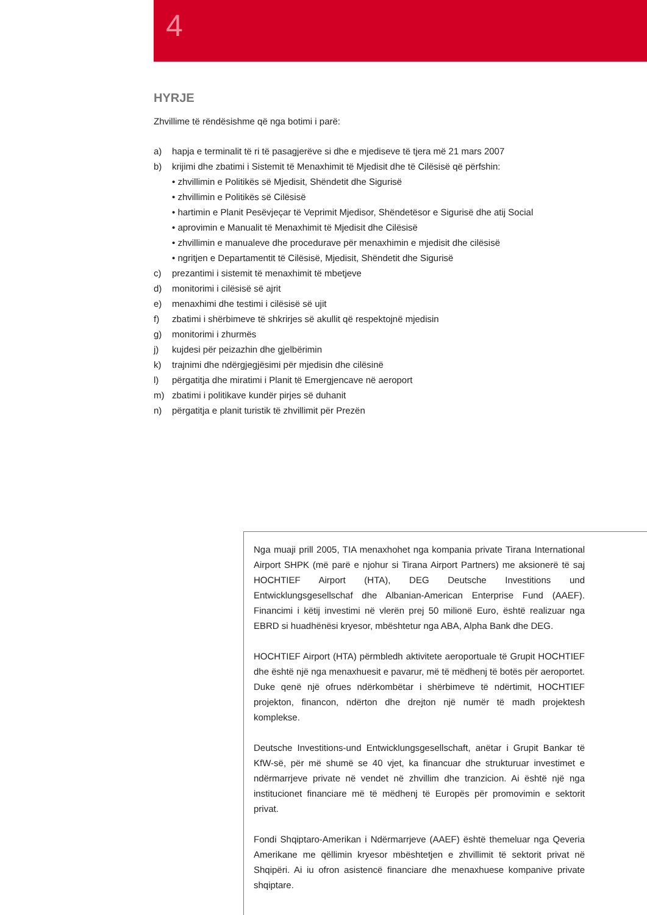4
HYRJE
Zhvillime të rëndësishme që nga botimi i parë:
a) hapja e terminalit të ri të pasagjerëve si dhe e mjediseve të tjera më 21 mars 2007
b) krijimi dhe zbatimi i Sistemit të Menaxhimit të Mjedisit dhe të Cilësisë që përfshin:
• zhvillimin e Politikës së Mjedisit, Shëndetit dhe Sigurisë
• zhvillimin e Politikës së Cilësisë
• hartimin e Planit Pesëvjeçar të Veprimit Mjedisor, Shëndetësor e Sigurisë dhe atij Social
• aprovimin e Manualit të Menaxhimit të Mjedisit dhe Cilësisë
• zhvillimin e manualeve dhe procedurave për menaxhimin e mjedisit dhe cilësisë
• ngritjen e Departamentit të Cilësisë, Mjedisit, Shëndetit dhe Sigurisë
c) prezantimi i sistemit të menaxhimit të mbetjeve
d) monitorimi i cilësisë së ajrit
e) menaxhimi dhe testimi i cilësisë së ujit
f) zbatimi i shërbimeve të shkrirjes së akullit që respektojnë mjedisin
g) monitorimi i zhurmës
j) kujdesi për peizazhin dhe gjelbërimin
k) trajnimi dhe ndërgjegjësimi për mjedisin dhe cilësinë
l) përgatitja dhe miratimi i Planit të Emergjencave në aeroport
m) zbatimi i politikave kundër pirjes së duhanit
n) përgatitja e planit turistik të zhvillimit për Prezën
Nga muaji prill 2005, TIA menaxhohet nga kompania private Tirana International Airport SHPK (më parë e njohur si Tirana Airport Partners) me aksionerë të saj HOCHTIEF Airport (HTA), DEG Deutsche Investitions und Entwicklungsgesellschaf dhe Albanian-American Enterprise Fund (AAEF). Financimi i këtij investimi në vlerën prej 50 milionë Euro, është realizuar nga EBRD si huadhënësi kryesor, mbështetur nga ABA, Alpha Bank dhe DEG.
HOCHTIEF Airport (HTA) përmbledh aktivitete aeroportuale të Grupit HOCHTIEF dhe është një nga menaxhuesit e pavarur, më të mëdhenj të botës për aeroportet. Duke qenë një ofrues ndërkombëtar i shërbimeve të ndërtimit, HOCHTIEF projekton, financon, ndërton dhe drejton një numër të madh projektesh komplekse.
Deutsche Investitions-und Entwicklungsgesellschaft, anëtar i Grupit Bankar të KfW-së, për më shumë se 40 vjet, ka financuar dhe strukturuar investimet e ndërmarrjeve private në vendet në zhvillim dhe tranzicion. Ai është një nga institucionet financiare më të mëdhenj të Europës për promovimin e sektorit privat.
Fondi Shqiptaro-Amerikan i Ndërmarrjeve (AAEF) është themeluar nga Qeveria Amerikane me qëllimin kryesor mbështetjen e zhvillimit të sektorit privat në Shqipëri. Ai iu ofron asistencë financiare dhe menaxhuese kompanive private shqiptare.